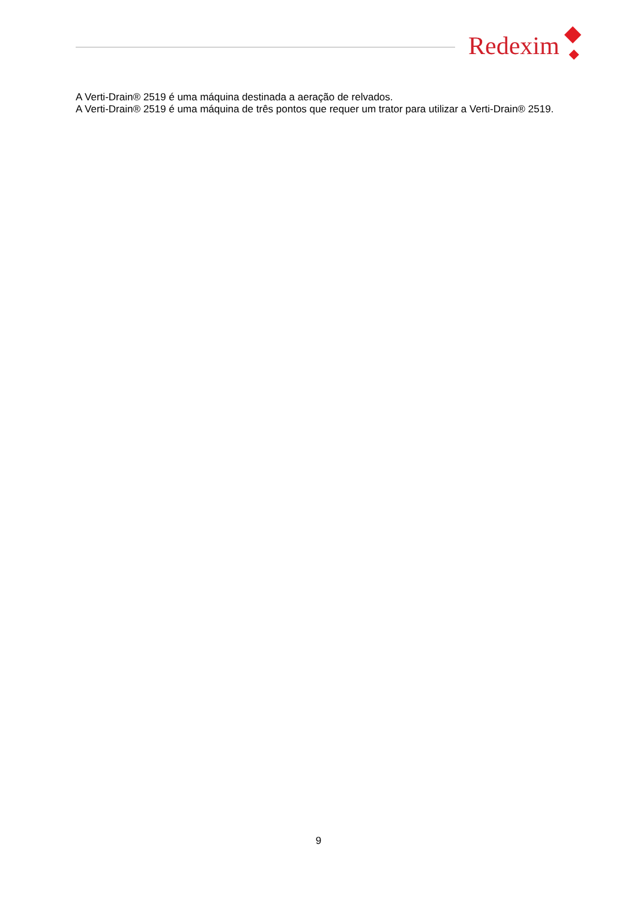Redexim
A Verti-Drain® 2519 é uma máquina destinada a aeração de relvados.
A Verti-Drain® 2519 é uma máquina de três pontos que requer um trator para utilizar a Verti-Drain® 2519.
9